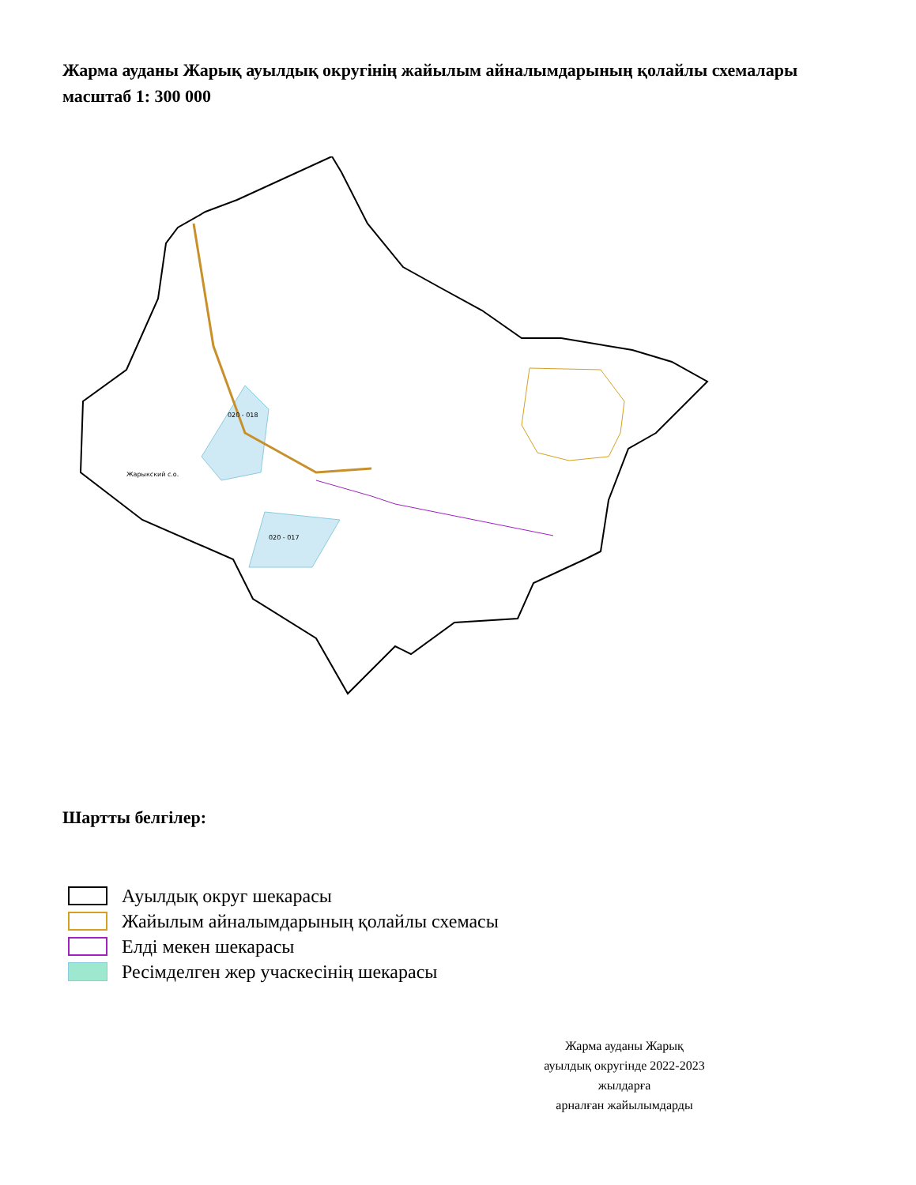Жарма ауданы Жарық ауылдық округінің жайылым айналымдарының қолайлы схемалары
масштаб 1: 300 000
020 - 018
Жарыкский с.о.
020 - 017
Шартты белгілер:
Ауылдық округ шекарасы
Жайылым айналымдарының қолайлы схемасы
Елді мекен шекарасы
Ресімделген жер учаскесінің шекарасы
Жарма ауданы Жарық
ауылдық округінде 2022-2023
жылдарға
арналған жайылымдарды